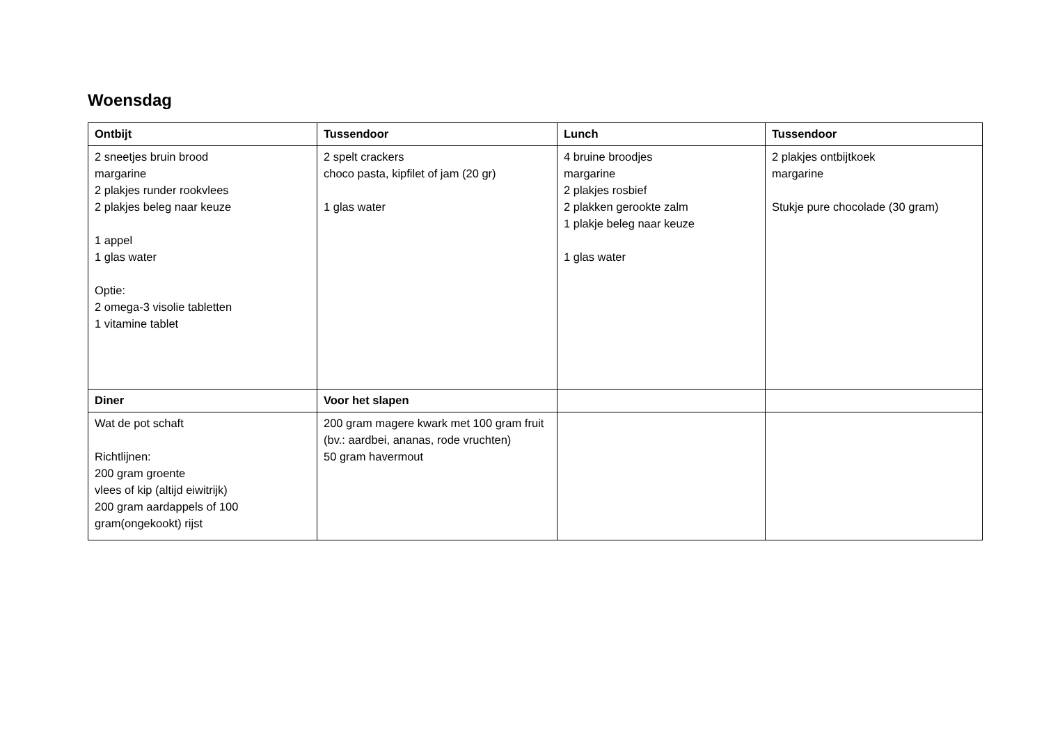Woensdag
| Ontbijt | Tussendoor | Lunch | Tussendoor |
| --- | --- | --- | --- |
| 2 sneetjes bruin brood margarine 2 plakjes runder rookvlees 2 plakjes beleg naar keuze 1 appel 1 glas water Optie: 2 omega-3 visolie tabletten 1 vitamine tablet | 2 spelt crackers choco pasta, kipfilet of jam (20 gr) 1 glas water | 4 bruine broodjes margarine 2 plakjes rosbief 2 plakken gerookte zalm 1 plakje beleg naar keuze 1 glas water | 2 plakjes ontbijtkoek margarine Stukje pure chocolade (30 gram) |
| Diner | Voor het slapen | | |
| Wat de pot schaft Richtlijnen: 200 gram groente vlees of kip (altijd eiwitrijk) 200 gram aardappels of 100 gram(ongekookt) rijst | 200 gram magere kwark met 100 gram fruit (bv.: aardbei, ananas, rode vruchten) 50 gram havermout | | |